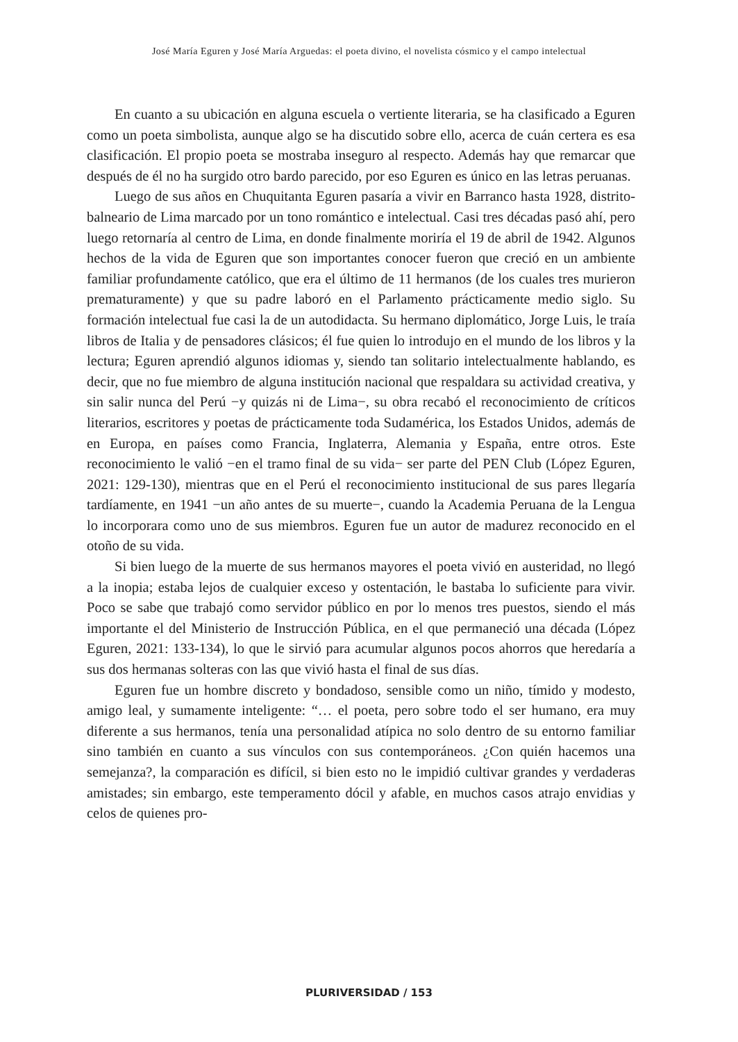José María Eguren y José María Arguedas: el poeta divino, el novelista cósmico y el campo intelectual
En cuanto a su ubicación en alguna escuela o vertiente literaria, se ha clasificado a Eguren como un poeta simbolista, aunque algo se ha discutido sobre ello, acerca de cuán certera es esa clasificación. El propio poeta se mostraba inseguro al respecto. Además hay que remarcar que después de él no ha surgido otro bardo parecido, por eso Eguren es único en las letras peruanas.
Luego de sus años en Chuquitanta Eguren pasaría a vivir en Barranco hasta 1928, distrito-balneario de Lima marcado por un tono romántico e intelectual. Casi tres décadas pasó ahí, pero luego retornaría al centro de Lima, en donde finalmente moriría el 19 de abril de 1942. Algunos hechos de la vida de Eguren que son importantes conocer fueron que creció en un ambiente familiar profundamente católico, que era el último de 11 hermanos (de los cuales tres murieron prematuramente) y que su padre laboró en el Parlamento prácticamente medio siglo. Su formación intelectual fue casi la de un autodidacta. Su hermano diplomático, Jorge Luis, le traía libros de Italia y de pensadores clásicos; él fue quien lo introdujo en el mundo de los libros y la lectura; Eguren aprendió algunos idiomas y, siendo tan solitario intelectualmente hablando, es decir, que no fue miembro de alguna institución nacional que respaldara su actividad creativa, y sin salir nunca del Perú −y quizás ni de Lima−, su obra recabó el reconocimiento de críticos literarios, escritores y poetas de prácticamente toda Sudamérica, los Estados Unidos, además de en Europa, en países como Francia, Inglaterra, Alemania y España, entre otros. Este reconocimiento le valió −en el tramo final de su vida− ser parte del PEN Club (López Eguren, 2021: 129-130), mientras que en el Perú el reconocimiento institucional de sus pares llegaría tardíamente, en 1941 −un año antes de su muerte−, cuando la Academia Peruana de la Lengua lo incorporara como uno de sus miembros. Eguren fue un autor de madurez reconocido en el otoño de su vida.
Si bien luego de la muerte de sus hermanos mayores el poeta vivió en austeridad, no llegó a la inopia; estaba lejos de cualquier exceso y ostentación, le bastaba lo suficiente para vivir. Poco se sabe que trabajó como servidor público en por lo menos tres puestos, siendo el más importante el del Ministerio de Instrucción Pública, en el que permaneció una década (López Eguren, 2021: 133-134), lo que le sirvió para acumular algunos pocos ahorros que heredaría a sus dos hermanas solteras con las que vivió hasta el final de sus días.
Eguren fue un hombre discreto y bondadoso, sensible como un niño, tímido y modesto, amigo leal, y sumamente inteligente: “… el poeta, pero sobre todo el ser humano, era muy diferente a sus hermanos, tenía una personalidad atípica no solo dentro de su entorno familiar sino también en cuanto a sus vínculos con sus contemporáneos. ¿Con quién hacemos una semejanza?, la comparación es difícil, si bien esto no le impidió cultivar grandes y verdaderas amistades; sin embargo, este temperamento dócil y afable, en muchos casos atrajo envidias y celos de quienes pro-
PLURIVERSIDAD / 153